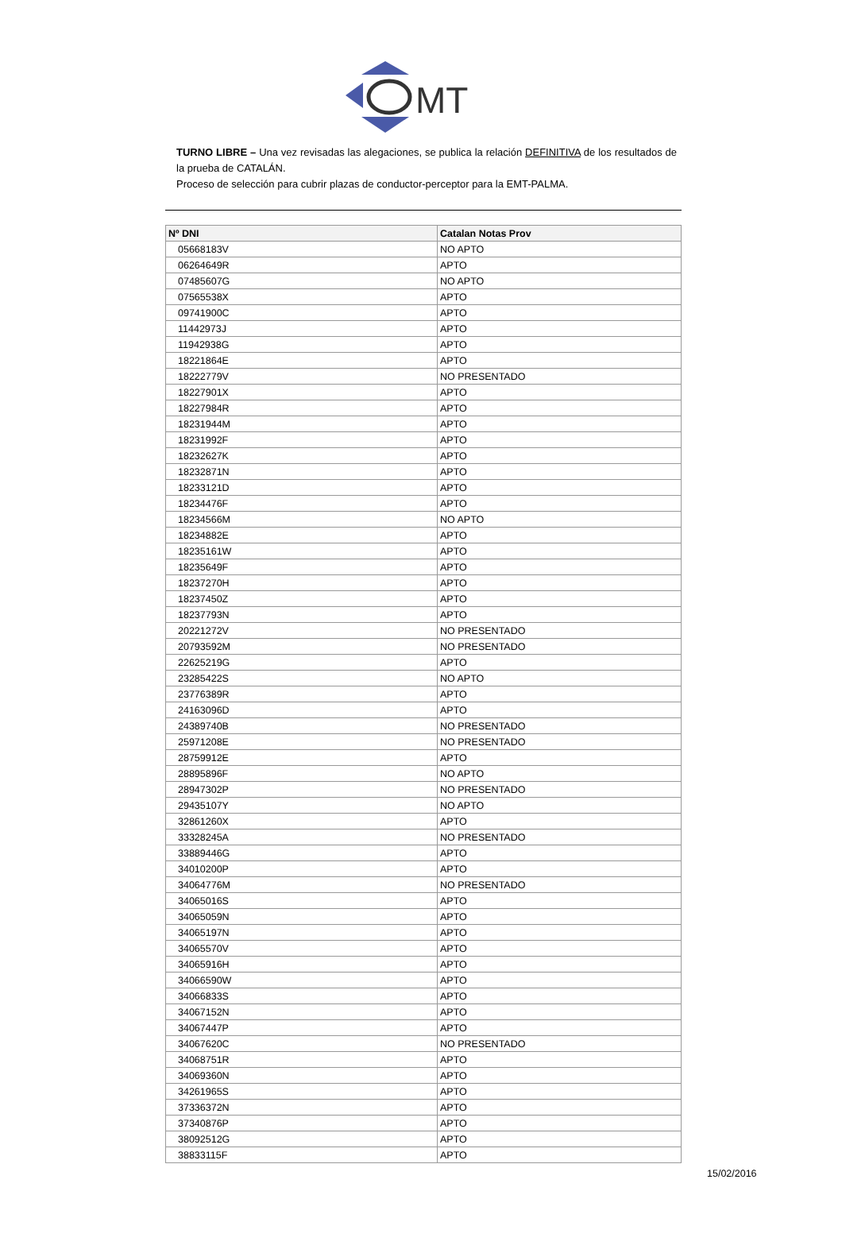MT
TURNO LIBRE – Una vez revisadas las alegaciones, se publica la relación DEFINITIVA de los resultados de la prueba de CATALÁN.
Proceso de selección para cubrir plazas de conductor-perceptor para la EMT-PALMA.
| Nº DNI | Catalan Notas Prov |
| --- | --- |
| 05668183V | NO APTO |
| 06264649R | APTO |
| 07485607G | NO APTO |
| 07565538X | APTO |
| 09741900C | APTO |
| 11442973J | APTO |
| 11942938G | APTO |
| 18221864E | APTO |
| 18222779V | NO PRESENTADO |
| 18227901X | APTO |
| 18227984R | APTO |
| 18231944M | APTO |
| 18231992F | APTO |
| 18232627K | APTO |
| 18232871N | APTO |
| 18233121D | APTO |
| 18234476F | APTO |
| 18234566M | NO APTO |
| 18234882E | APTO |
| 18235161W | APTO |
| 18235649F | APTO |
| 18237270H | APTO |
| 18237450Z | APTO |
| 18237793N | APTO |
| 20221272V | NO PRESENTADO |
| 20793592M | NO PRESENTADO |
| 22625219G | APTO |
| 23285422S | NO APTO |
| 23776389R | APTO |
| 24163096D | APTO |
| 24389740B | NO PRESENTADO |
| 25971208E | NO PRESENTADO |
| 28759912E | APTO |
| 28895896F | NO APTO |
| 28947302P | NO PRESENTADO |
| 29435107Y | NO APTO |
| 32861260X | APTO |
| 33328245A | NO PRESENTADO |
| 33889446G | APTO |
| 34010200P | APTO |
| 34064776M | NO PRESENTADO |
| 34065016S | APTO |
| 34065059N | APTO |
| 34065197N | APTO |
| 34065570V | APTO |
| 34065916H | APTO |
| 34066590W | APTO |
| 34066833S | APTO |
| 34067152N | APTO |
| 34067447P | APTO |
| 34067620C | NO PRESENTADO |
| 34068751R | APTO |
| 34069360N | APTO |
| 34261965S | APTO |
| 37336372N | APTO |
| 37340876P | APTO |
| 38092512G | APTO |
| 38833115F | APTO |
15/02/2016